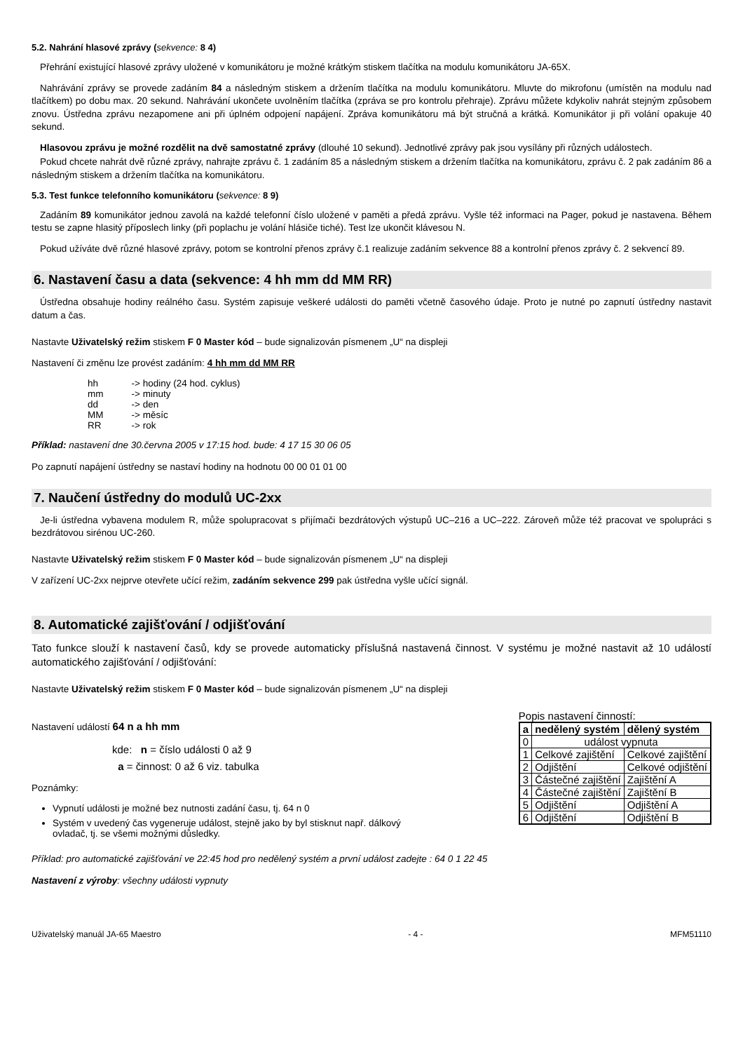5.2. Nahrání hlasové zprávy (sekvence: 8 4)
Přehrání existující hlasové zprávy uložené v komunikátoru je možné krátkým stiskem tlačítka na modulu komunikátoru JA-65X.
Nahrávání zprávy se provede zadáním 84 a následným stiskem a držením tlačítka na modulu komunikátoru. Mluvte do mikrofonu (umístěn na modulu nad tlačítkem) po dobu max. 20 sekund. Nahrávání ukončete uvolněním tlačítka (zpráva se pro kontrolu přehraje). Zprávu můžete kdykoliv nahrát stejným způsobem znovu. Ústředna zprávu nezapomene ani při úplném odpojení napájení. Zpráva komunikátoru má být stručná a krátká. Komunikátor ji při volání opakuje 40 sekund.
Hlasovou zprávu je možné rozdělit na dvě samostatné zprávy (dlouhé 10 sekund). Jednotlivé zprávy pak jsou vysílány při různých událostech.
Pokud chcete nahrát dvě různé zprávy, nahrajte zprávu č. 1 zadáním 85 a následným stiskem a držením tlačítka na komunikátoru, zprávu č. 2 pak zadáním 86 a následným stiskem a držením tlačítka na komunikátoru.
5.3. Test funkce telefonního komunikátoru (sekvence: 8 9)
Zadáním 89 komunikátor jednou zavolá na každé telefonní číslo uložené v paměti a předá zprávu. Vyšle též informaci na Pager, pokud je nastavena. Během testu se zapne hlasitý příposlech linky (při poplachu je volání hlásiče tiché). Test lze ukončit klávesou N.
Pokud užíváte dvě různé hlasové zprávy, potom se kontrolní přenos zprávy č.1 realizuje zadáním sekvence 88 a kontrolní přenos zprávy č. 2 sekvencí 89.
6. Nastavení času a data (sekvence: 4 hh mm dd MM RR)
Ústředna obsahuje hodiny reálného času. Systém zapisuje veškeré události do paměti včetně časového údaje. Proto je nutné po zapnutí ústředny nastavit datum a čas.
Nastavte Uživatelský režim stiskem F 0 Master kód – bude signalizován písmenem „U“ na displeji
Nastavení či změnu lze provést zadáním: 4 hh mm dd MM RR
| hh | -> hodiny (24 hod. cyklus) |
| mm | -> minuty |
| dd | -> den |
| MM | -> měsíc |
| RR | -> rok |
Příklad: nastavení dne 30.června 2005 v 17:15 hod. bude: 4 17 15 30 06 05
Po zapnutí napájení ústředny se nastaví hodiny na hodnotu 00 00 01 01 00
7. Naučení ústředny do modulů UC-2xx
Je-li ústředna vybavena modulem R, může spolupracovat s přijímači bezdrátových výstupů UC–216 a UC–222. Zároveň může též pracovat ve spolupráci s bezdrátovou sirénou UC-260.
Nastavte Uživatelský režim stiskem F 0 Master kód – bude signalizován písmenem „U“ na displeji
V zařízení UC-2xx nejprve otevřete učící režim, zadáním sekvence 299 pak ústředna vyšle učící signál.
8. Automatické zajišťování / odjišťování
Tato funkce slouží k nastavení časů, kdy se provede automaticky příslušná nastavená činnost. V systému je možné nastavit až 10 událostí automatického zajišťování / odjišťování:
Nastavte Uživatelský režim stiskem F 0 Master kód – bude signalizován písmenem „U“ na displeji
Nastavení událostí 64 n a hh mm
kde: n = číslo události 0 až 9
a = činnost: 0 až 6 viz. tabulka
Poznámky:
Vypnutí události je možné bez nutnosti zadání času, tj. 64 n 0
Systém v uvedený čas vygeneruje událost, stejně jako by byl stisknut např. dálkový ovladač, tj. se všemi možnými důsledky.
Popis nastavení činností:
| a | nedělený systém | dělený systém |
| --- | --- | --- |
| 0 | událost vypnuta | |
| 1 | Celkové zajištění | Celkové zajištění |
| 2 | Odjištění | Celkové odjištění |
| 3 | Částečné zajištění | Zajištění A |
| 4 | Částečné zajištění | Zajištění B |
| 5 | Odjištění | Odjištění A |
| 6 | Odjištění | Odjištění B |
Příklad: pro automatické zajišťování ve 22:45 hod pro nedělený systém a první událost zadejte : 64 0 1 22 45
Nastavení z výroby: všechny události vypnuty
Uživatelský manuál JA-65 Maestro - 4 - MFM51110